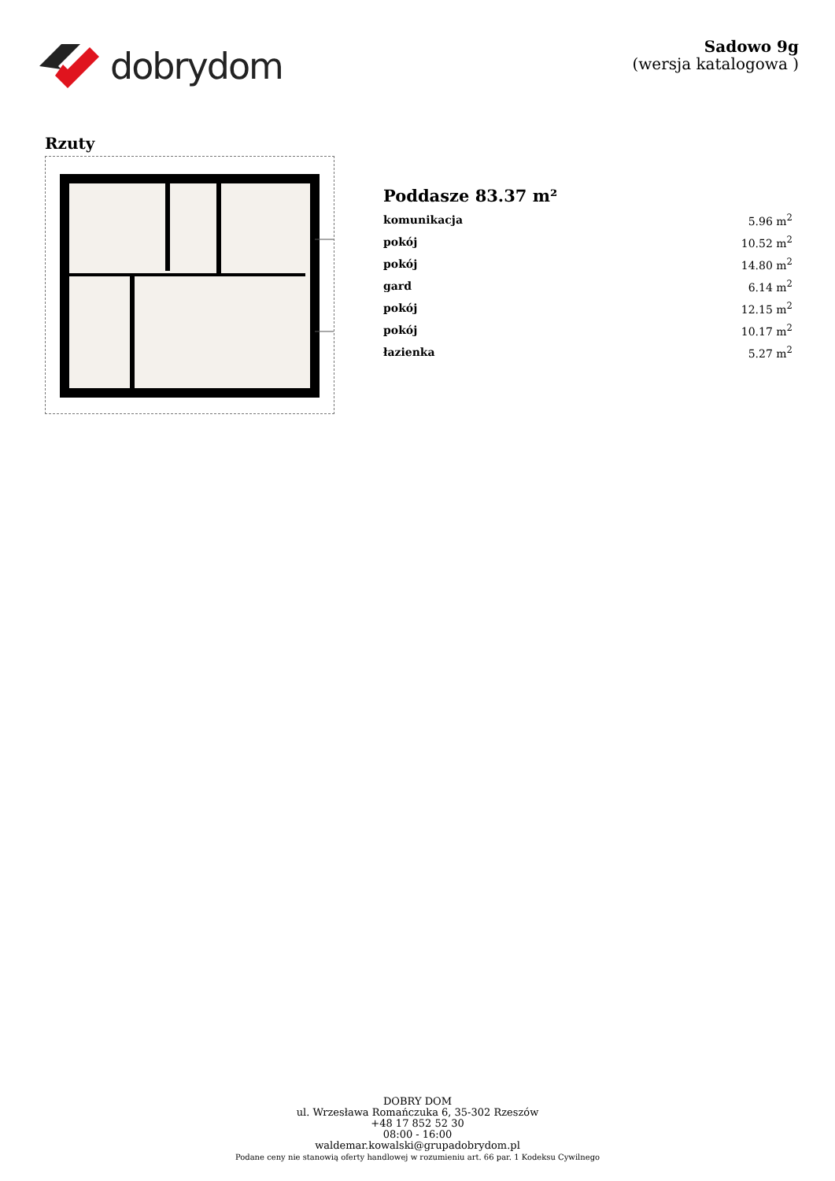dobrydom
Sadowo 9g
(wersja katalogowa )
Rzuty
Poddasze 83.37 m²
| komunikacja | 5.96 m<sup>2</sup> |
| pokój | 10.52 m<sup>2</sup> |
| pokój | 14.80 m<sup>2</sup> |
| gard | 6.14 m<sup>2</sup> |
| pokój | 12.15 m<sup>2</sup> |
| pokój | 10.17 m<sup>2</sup> |
| łazienka | 5.27 m<sup>2</sup> |
DOBRY DOM
ul. Wrzesława Romańczuka 6, 35-302 Rzeszów
+48 17 852 52 30
08:00 - 16:00
waldemar.kowalski@grupadobrydom.pl
Podane ceny nie stanowią oferty handlowej w rozumieniu art. 66 par. 1 Kodeksu Cywilnego